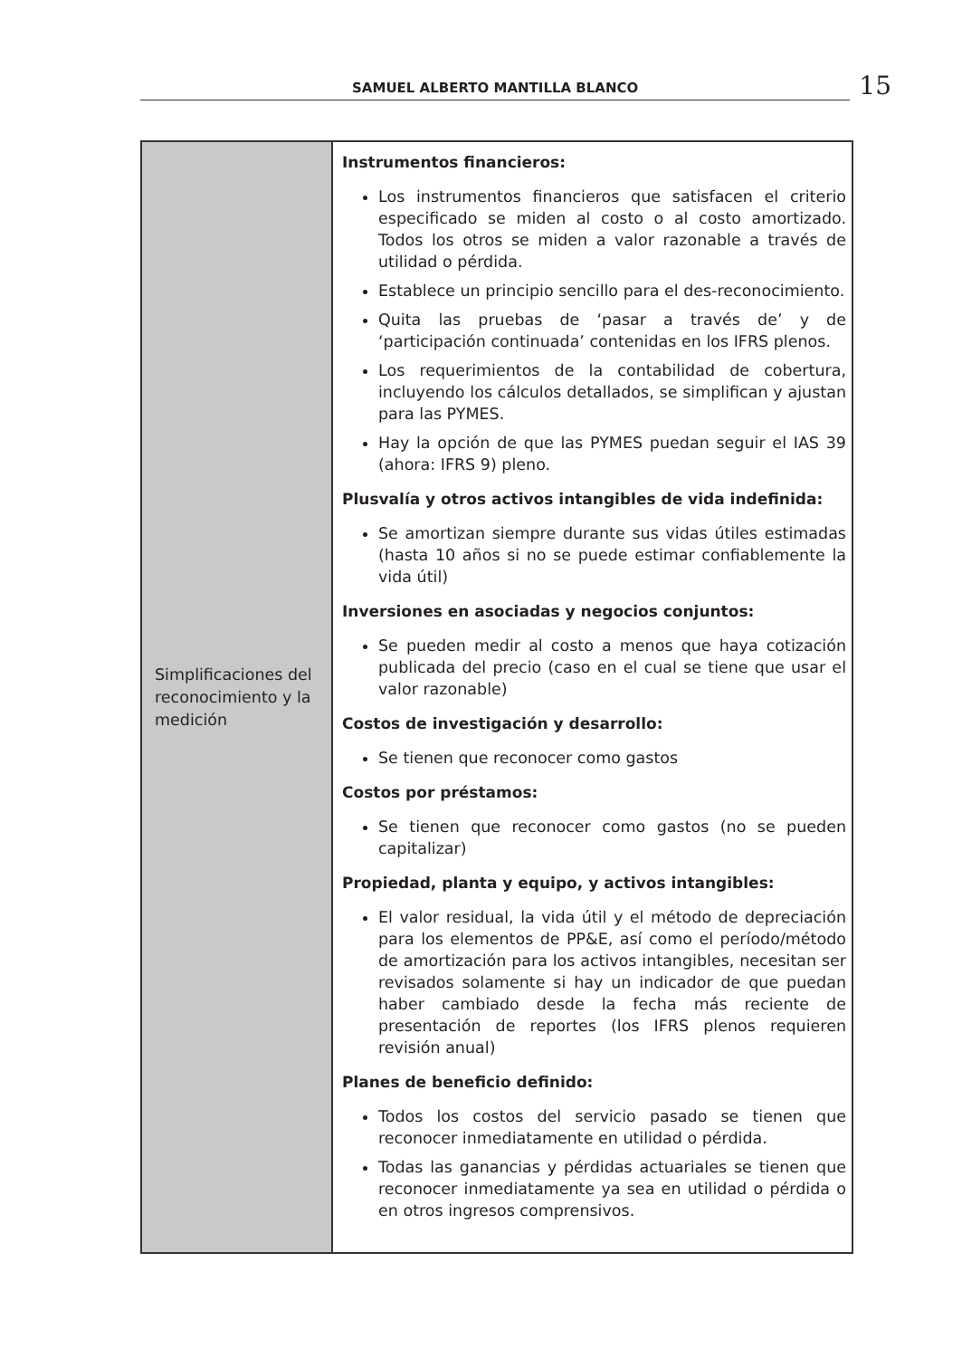SAMUEL ALBERTO MANTILLA BLANCO
15
| Simplificaciones del reconocimiento y la medición | Instrumentos financieros: Los instrumentos financieros que satisfacen el criterio especificado se miden al costo o al costo amortizado. Todos los otros se miden a valor razonable a través de utilidad o pérdida. Establece un principio sencillo para el des-reconocimiento. Quita las pruebas de ‘pasar a través de’ y de ‘participación continuada’ contenidas en los IFRS plenos. Los requerimientos de la contabilidad de cobertura, incluyendo los cálculos detallados, se simplifican y ajustan para las PYMES. Hay la opción de que las PYMES puedan seguir el IAS 39 (ahora: IFRS 9) pleno. Plusvalía y otros activos intangibles de vida indefinida: Se amortizan siempre durante sus vidas útiles estimadas (hasta 10 años si no se puede estimar confiablemente la vida útil) Inversiones en asociadas y negocios conjuntos: Se pueden medir al costo a menos que haya cotización publicada del precio (caso en el cual se tiene que usar el valor razonable) Costos de investigación y desarrollo: Se tienen que reconocer como gastos Costos por préstamos: Se tienen que reconocer como gastos (no se pueden capitalizar) Propiedad, planta y equipo, y activos intangibles: El valor residual, la vida útil y el método de depreciación para los elementos de PP&E, así como el período/método de amortización para los activos intangibles, necesitan ser revisados solamente si hay un indicador de que puedan haber cambiado desde la fecha más reciente de presentación de reportes (los IFRS plenos requieren revisión anual) Planes de beneficio definido: Todos los costos del servicio pasado se tienen que reconocer inmediatamente en utilidad o pérdida. Todas las ganancias y pérdidas actuariales se tienen que reconocer inmediatamente ya sea en utilidad o pérdida o en otros ingresos comprensivos. |